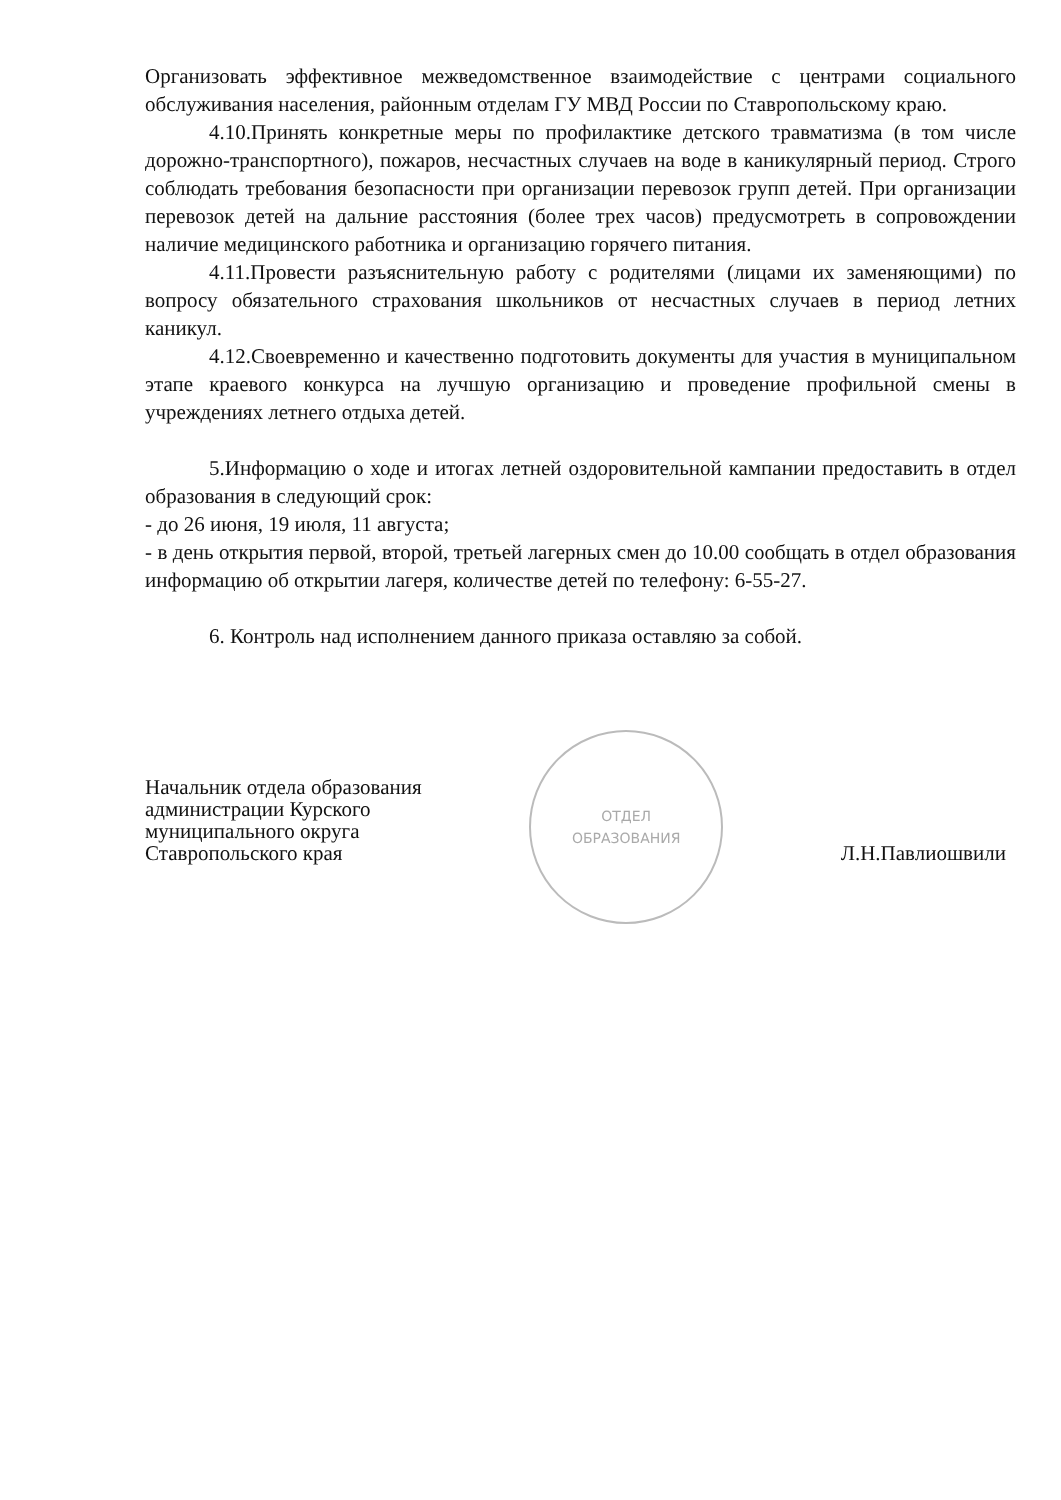Организовать эффективное межведомственное взаимодействие с центрами социального обслуживания населения, районным отделам ГУ МВД России по Ставропольскому краю.
4.10.Принять конкретные меры по профилактике детского травматизма (в том числе дорожно-транспортного), пожаров, несчастных случаев на воде в каникулярный период. Строго соблюдать требования безопасности при организации перевозок групп детей. При организации перевозок детей на дальние расстояния (более трех часов) предусмотреть в сопровождении наличие медицинского работника и организацию горячего питания.
4.11.Провести разъяснительную работу с родителями (лицами их заменяющими) по вопросу обязательного страхования школьников от несчастных случаев в период летних каникул.
4.12.Своевременно и качественно подготовить документы для участия в муниципальном этапе краевого конкурса на лучшую организацию и проведение профильной смены в учреждениях летнего отдыха детей.
5.Информацию о ходе и итогах летней оздоровительной кампании предоставить в отдел образования в следующий срок:
- до 26 июня, 19 июля, 11 августа;
- в день открытия первой, второй, третьей лагерных смен до 10.00 сообщать в отдел образования информацию об открытии лагеря, количестве детей по телефону: 6-55-27.
6. Контроль над исполнением данного приказа оставляю за собой.
Начальник отдела образования
администрации Курского
муниципального округа
Ставропольского края
ОТДЕЛ
ОБРАЗОВАНИЯ
Л.Н.Павлиошвили